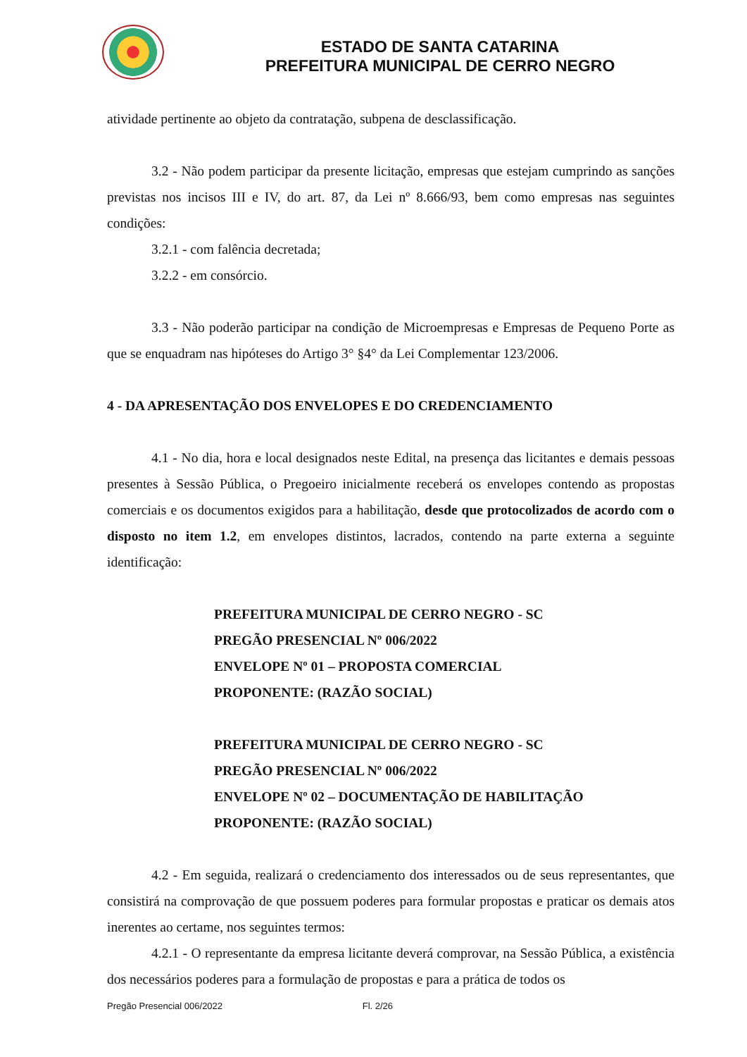ESTADO DE SANTA CATARINA
PREFEITURA MUNICIPAL DE CERRO NEGRO
atividade pertinente ao objeto da contratação, subpena de desclassificação.
3.2 - Não podem participar da presente licitação, empresas que estejam cumprindo as sanções previstas nos incisos III e IV, do art. 87, da Lei nº 8.666/93, bem como empresas nas seguintes condições:
3.2.1 - com falência decretada;
3.2.2 - em consórcio.
3.3 - Não poderão participar na condição de Microempresas e Empresas de Pequeno Porte as que se enquadram nas hipóteses do Artigo 3° §4° da Lei Complementar 123/2006.
4 - DA APRESENTAÇÃO DOS ENVELOPES E DO CREDENCIAMENTO
4.1 - No dia, hora e local designados neste Edital, na presença das licitantes e demais pessoas presentes à Sessão Pública, o Pregoeiro inicialmente receberá os envelopes contendo as propostas comerciais e os documentos exigidos para a habilitação, desde que protocolizados de acordo com o disposto no item 1.2, em envelopes distintos, lacrados, contendo na parte externa a seguinte identificação:
PREFEITURA MUNICIPAL DE CERRO NEGRO - SC
PREGÃO PRESENCIAL Nº 006/2022
ENVELOPE Nº 01 – PROPOSTA COMERCIAL
PROPONENTE: (RAZÃO SOCIAL)
PREFEITURA MUNICIPAL DE CERRO NEGRO - SC
PREGÃO PRESENCIAL Nº 006/2022
ENVELOPE Nº 02 – DOCUMENTAÇÃO DE HABILITAÇÃO
PROPONENTE: (RAZÃO SOCIAL)
4.2 - Em seguida, realizará o credenciamento dos interessados ou de seus representantes, que consistirá na comprovação de que possuem poderes para formular propostas e praticar os demais atos inerentes ao certame, nos seguintes termos:
4.2.1 - O representante da empresa licitante deverá comprovar, na Sessão Pública, a existência dos necessários poderes para a formulação de propostas e para a prática de todos os
Pregão Presencial 006/2022 Fl. 2/26